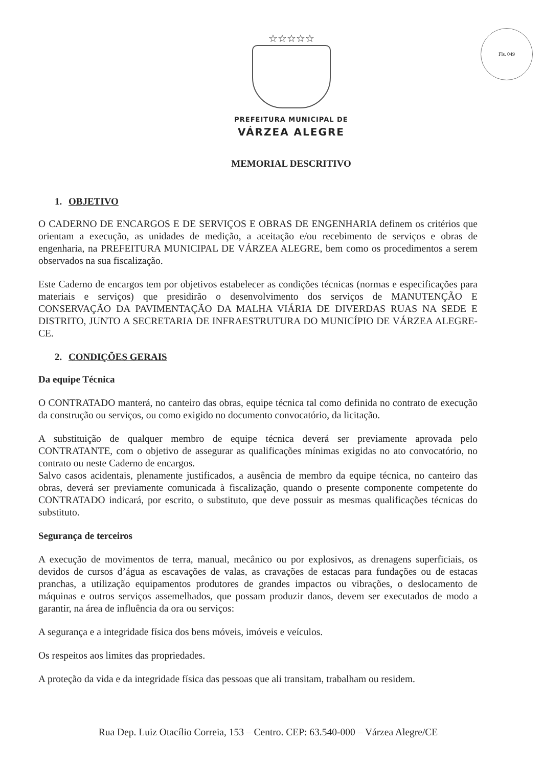Fls. 049
☆☆☆☆☆
PREFEITURA MUNICIPAL DE
VÁRZEA ALEGRE
MEMORIAL DESCRITIVO
1. OBJETIVO
O CADERNO DE ENCARGOS E DE SERVIÇOS E OBRAS DE ENGENHARIA definem os critérios que orientam a execução, as unidades de medição, a aceitação e/ou recebimento de serviços e obras de engenharia, na PREFEITURA MUNICIPAL DE VÁRZEA ALEGRE, bem como os procedimentos a serem observados na sua fiscalização.
Este Caderno de encargos tem por objetivos estabelecer as condições técnicas (normas e especificações para materiais e serviços) que presidirão o desenvolvimento dos serviços de MANUTENÇÃO E CONSERVAÇÃO DA PAVIMENTAÇÃO DA MALHA VIÁRIA DE DIVERDAS RUAS NA SEDE E DISTRITO, JUNTO A SECRETARIA DE INFRAESTRUTURA DO MUNICÍPIO DE VÁRZEA ALEGRE-CE.
2. CONDIÇÕES GERAIS
Da equipe Técnica
O CONTRATADO manterá, no canteiro das obras, equipe técnica tal como definida no contrato de execução da construção ou serviços, ou como exigido no documento convocatório, da licitação.
A substituição de qualquer membro de equipe técnica deverá ser previamente aprovada pelo CONTRATANTE, com o objetivo de assegurar as qualificações mínimas exigidas no ato convocatório, no contrato ou neste Caderno de encargos.
Salvo casos acidentais, plenamente justificados, a ausência de membro da equipe técnica, no canteiro das obras, deverá ser previamente comunicada à fiscalização, quando o presente componente competente do CONTRATADO indicará, por escrito, o substituto, que deve possuir as mesmas qualificações técnicas do substituto.
Segurança de terceiros
A execução de movimentos de terra, manual, mecânico ou por explosivos, as drenagens superficiais, os devidos de cursos d’água as escavações de valas, as cravações de estacas para fundações ou de estacas pranchas, a utilização equipamentos produtores de grandes impactos ou vibrações, o deslocamento de máquinas e outros serviços assemelhados, que possam produzir danos, devem ser executados de modo a garantir, na área de influência da ora ou serviços:
A segurança e a integridade física dos bens móveis, imóveis e veículos.
Os respeitos aos limites das propriedades.
A proteção da vida e da integridade física das pessoas que ali transitam, trabalham ou residem.
Rua Dep. Luiz Otacílio Correia, 153 – Centro. CEP: 63.540-000 – Várzea Alegre/CE